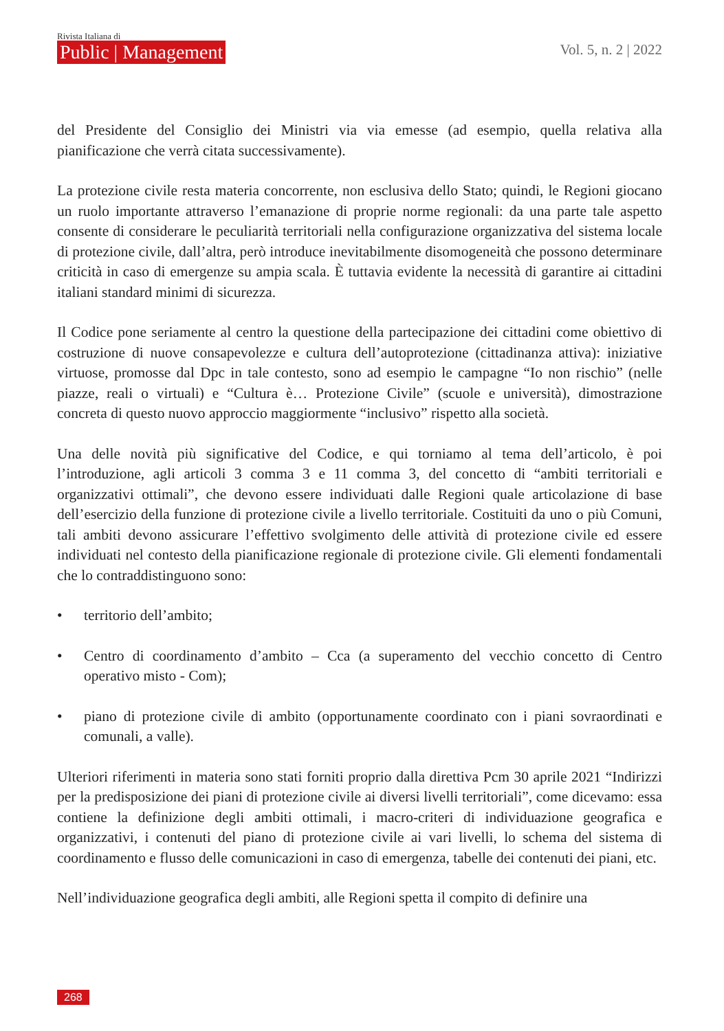Rivista Italiana di
Public | Management
Vol. 5, n. 2 | 2022
del Presidente del Consiglio dei Ministri via via emesse (ad esempio, quella relativa alla pianificazione che verrà citata successivamente).
La protezione civile resta materia concorrente, non esclusiva dello Stato; quindi, le Regioni giocano un ruolo importante attraverso l’emanazione di proprie norme regionali: da una parte tale aspetto consente di considerare le peculiarità territoriali nella configurazione organizzativa del sistema locale di protezione civile, dall’altra, però introduce inevitabilmente disomogeneità che possono determinare criticità in caso di emergenze su ampia scala. È tuttavia evidente la necessità di garantire ai cittadini italiani standard minimi di sicurezza.
Il Codice pone seriamente al centro la questione della partecipazione dei cittadini come obiettivo di costruzione di nuove consapevolezze e cultura dell’autoprotezione (cittadinanza attiva): iniziative virtuose, promosse dal Dpc in tale contesto, sono ad esempio le campagne “Io non rischio” (nelle piazze, reali o virtuali) e “Cultura è… Protezione Civile” (scuole e università), dimostrazione concreta di questo nuovo approccio maggiormente “inclusivo” rispetto alla società.
Una delle novità più significative del Codice, e qui torniamo al tema dell’articolo, è poi l’introduzione, agli articoli 3 comma 3 e 11 comma 3, del concetto di “ambiti territoriali e organizzativi ottimali”, che devono essere individuati dalle Regioni quale articolazione di base dell’esercizio della funzione di protezione civile a livello territoriale. Costituiti da uno o più Comuni, tali ambiti devono assicurare l’effettivo svolgimento delle attività di protezione civile ed essere individuati nel contesto della pianificazione regionale di protezione civile. Gli elementi fondamentali che lo contraddistinguono sono:
• territorio dell’ambito;
• Centro di coordinamento d’ambito – Cca (a superamento del vecchio concetto di Centro operativo misto - Com);
• piano di protezione civile di ambito (opportunamente coordinato con i piani sovraordinati e comunali, a valle).
Ulteriori riferimenti in materia sono stati forniti proprio dalla direttiva Pcm 30 aprile 2021 “Indirizzi per la predisposizione dei piani di protezione civile ai diversi livelli territoriali”, come dicevamo: essa contiene la definizione degli ambiti ottimali, i macro-criteri di individuazione geografica e organizzativi, i contenuti del piano di protezione civile ai vari livelli, lo schema del sistema di coordinamento e flusso delle comunicazioni in caso di emergenza, tabelle dei contenuti dei piani, etc.
Nell’individuazione geografica degli ambiti, alle Regioni spetta il compito di definire una
268